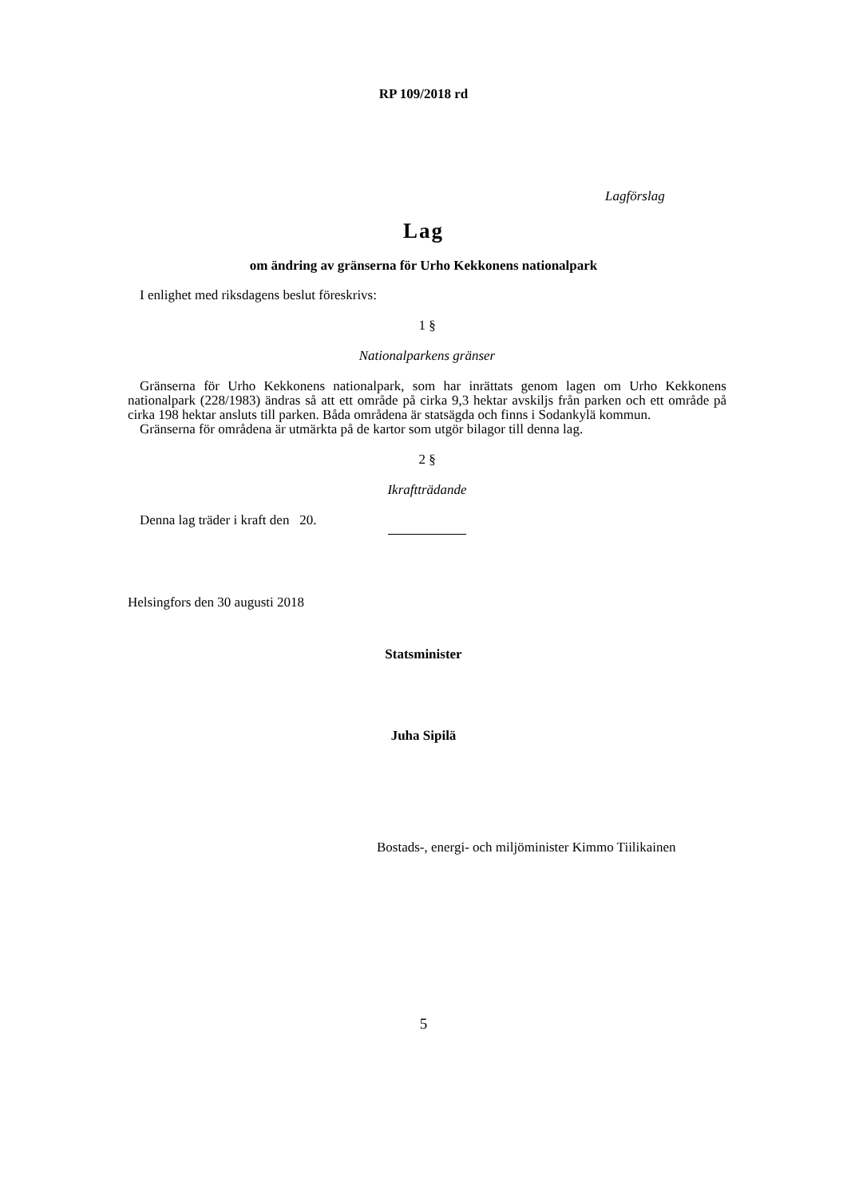RP 109/2018 rd
Lagförslag
Lag
om ändring av gränserna för Urho Kekkonens nationalpark
I enlighet med riksdagens beslut föreskrivs:
1 §
Nationalparkens gränser
Gränserna för Urho Kekkonens nationalpark, som har inrättats genom lagen om Urho Kekkonens nationalpark (228/1983) ändras så att ett område på cirka 9,3 hektar avskiljs från parken och ett område på cirka 198 hektar ansluts till parken. Båda områdena är statsägda och finns i Sodankylä kommun.
Gränserna för områdena är utmärkta på de kartor som utgör bilagor till denna lag.
2 §
Ikraftträdande
Denna lag träder i kraft den 20.
Helsingfors den 30 augusti 2018
Statsminister
Juha Sipilä
Bostads-, energi- och miljöminister Kimmo Tiilikainen
5